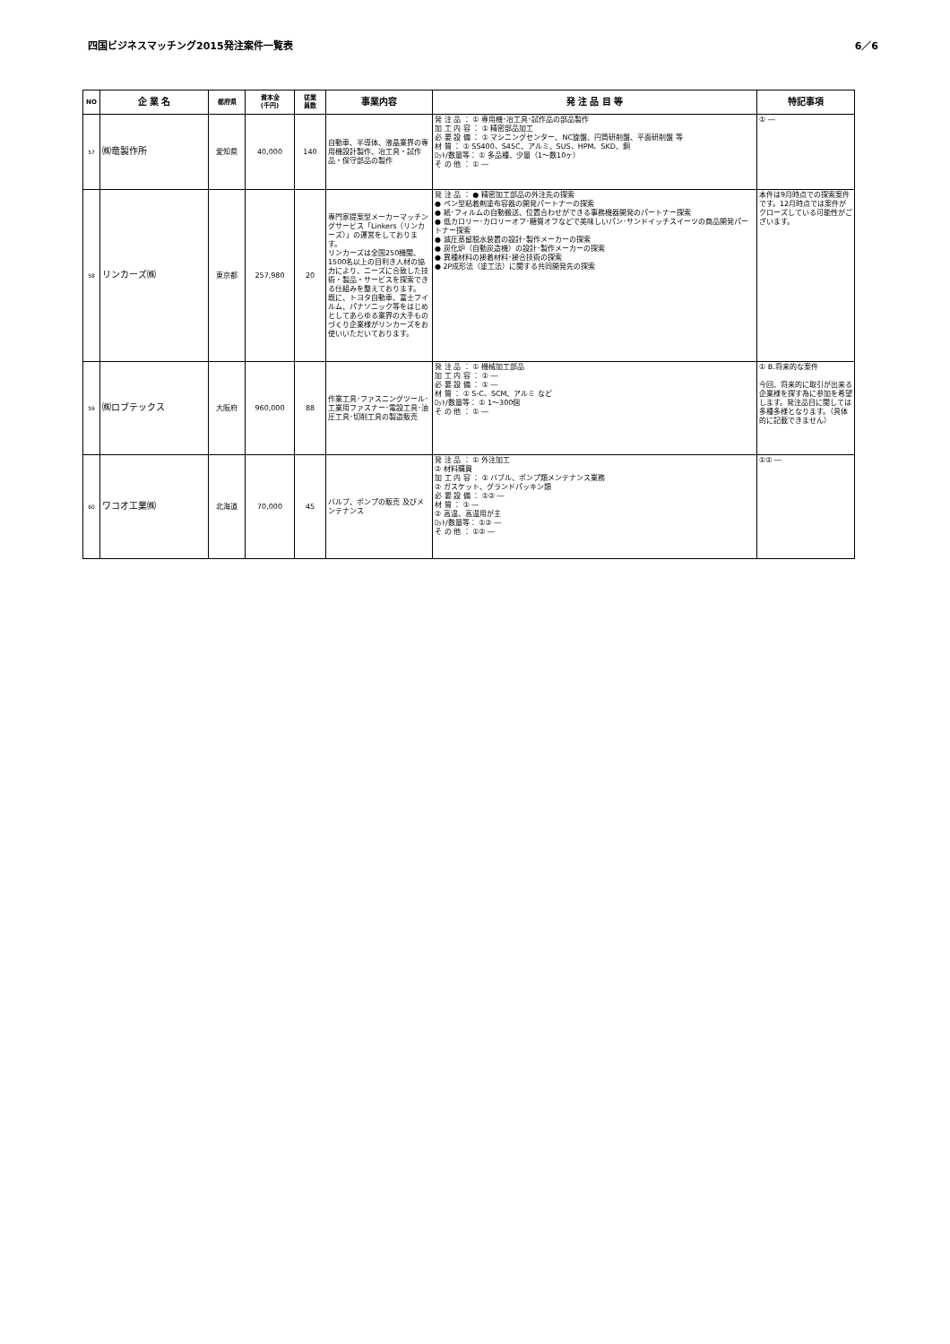四国ビジネスマッチング2015発注案件一覧表 6／6
| NO | 企 業 名 | 都府県 | 資本金 (千円) | 従業 員数 | 事業内容 | 発 注 品 目 等 | 特記事項 |
| --- | --- | --- | --- | --- | --- | --- | --- |
| 57 | ㈱竜製作所 | 愛知県 | 40,000 | 140 | 自動車、半導体、液晶業界の専用機設計製作、冶工具・試作品・保守部品の製作 | 発 注 品 ： ① 専用機･冶工具･試作品の部品製作 加 工 内 容 ： ① 精密部品加工 必 要 設 備 ： ① マシニングセンター、NC旋盤、円筒研削盤、平面研削盤 等 材 質 ： ① SS400、S45C、アルミ、SUS、HPM、SKD、銅 ﾛｯﾄ/数量等： ① 多品種、少量（1～数10ヶ） そ の 他 ： ① ― | ① ― |
| 58 | リンカーズ㈱ | 東京都 | 257,980 | 20 | 専門家提案型メーカーマッチングサービス「Linkers（リンカーズ）」の運営をしております。 リンカーズは全国250機関、1500名以上の目利き人材の協力により、ニーズに合致した技術・製品・サービスを探索できる仕組みを整えております。 既に、トヨタ自動車、富士フイルム、パナソニック等をはじめとしてあらゆる業界の大手ものづくり企業様がリンカーズをお使いいただいております。 | 発 注 品 ： ● 精密加工部品の外注先の探索 ● ペン型粘着剤塗布容器の開発パートナーの探索 ● 紙･フィルムの自動搬送、位置合わせができる事務機器開発のパートナー探索 ● 低カロリー･カロリーオフ･糖質オフなどで美味しいパン･サンドイッチスイーツの商品開発パートナー探索 ● 減圧蒸留脱水装置の設計･製作メーカーの探索 ● 炭化炉（自動炭造機）の設計･製作メーカーの探索 ● 異種材料の接着材料･接合技術の探索 ● 2P成形法（塗工法）に関する共同開発先の探索 | 本件は9月時点での探索案件です。12月時点では案件がクローズしている可能性がございます。 |
| 59 | ㈱ロブテックス | 大阪府 | 960,000 | 88 | 作業工具･ファスニングツール･工業用ファスナー･電設工具･油圧工具･切削工具の製造販売 | 発 注 品 ： ① 機械加工部品 加 工 内 容 ： ① ― 必 要 設 備 ： ① ― 材 質 ： ① S-C、SCM、アルミ など ﾛｯﾄ/数量等： ① 1～300個 そ の 他 ： ① ― | ① B.将来的な案件 今回、将来的に取引が出来る企業様を探す為に参加を希望します。発注品目に関しては多種多様となります。（具体的に記載できません） |
| 60 | ワコオ工業㈱ | 北海道 | 70,000 | 45 | バルブ、ポンプの販売 及びメンテナンス | 発 注 品 ： ① 外注加工 ② 材料購買 加 工 内 容 ： ① バブル、ポンプ類メンテナンス業務 ② ガスケット、グランドパッキン類 必 要 設 備 ： ①② ― 材 質 ： ① ― ② 高温、高温用が主 ﾛｯﾄ/数量等： ①② ― そ の 他 ： ①② ― | ①② ― |